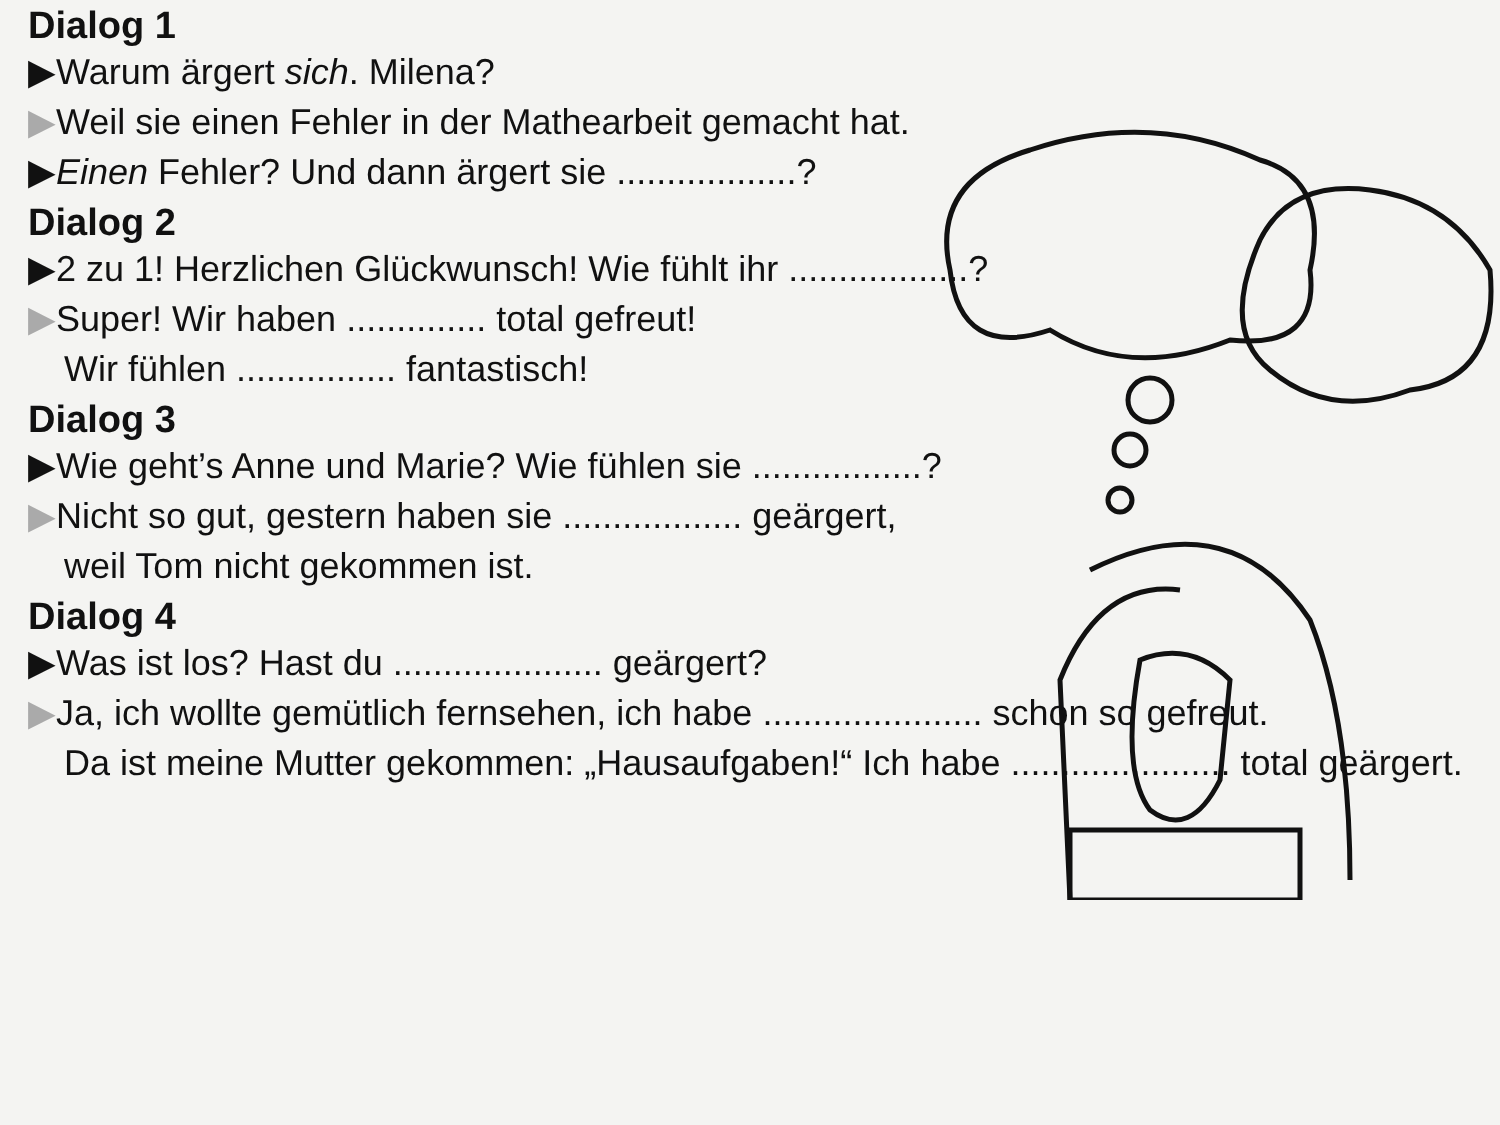Dialog 1
▶ Warum ärgert sich. Milena?
▶ Weil sie einen Fehler in der Mathearbeit gemacht hat.
▶ Einen Fehler? Und dann ärgert sie ..................?
Dialog 2
▶ 2 zu 1! Herzlichen Glückwunsch! Wie fühlt ihr ..................?
▶ Super! Wir haben .............. total gefreut!
Wir fühlen ................ fantastisch!
Dialog 3
▶ Wie geht’s Anne und Marie? Wie fühlen sie .................?
▶ Nicht so gut, gestern haben sie .................. geärgert,
weil Tom nicht gekommen ist.
Dialog 4
▶ Was ist los? Hast du ..................... geärgert?
▶ Ja, ich wollte gemütlich fernsehen, ich habe ...................... schon so gefreut.
Da ist meine Mutter gekommen: „Hausaufgaben!“ Ich habe ...................... total geärgert.